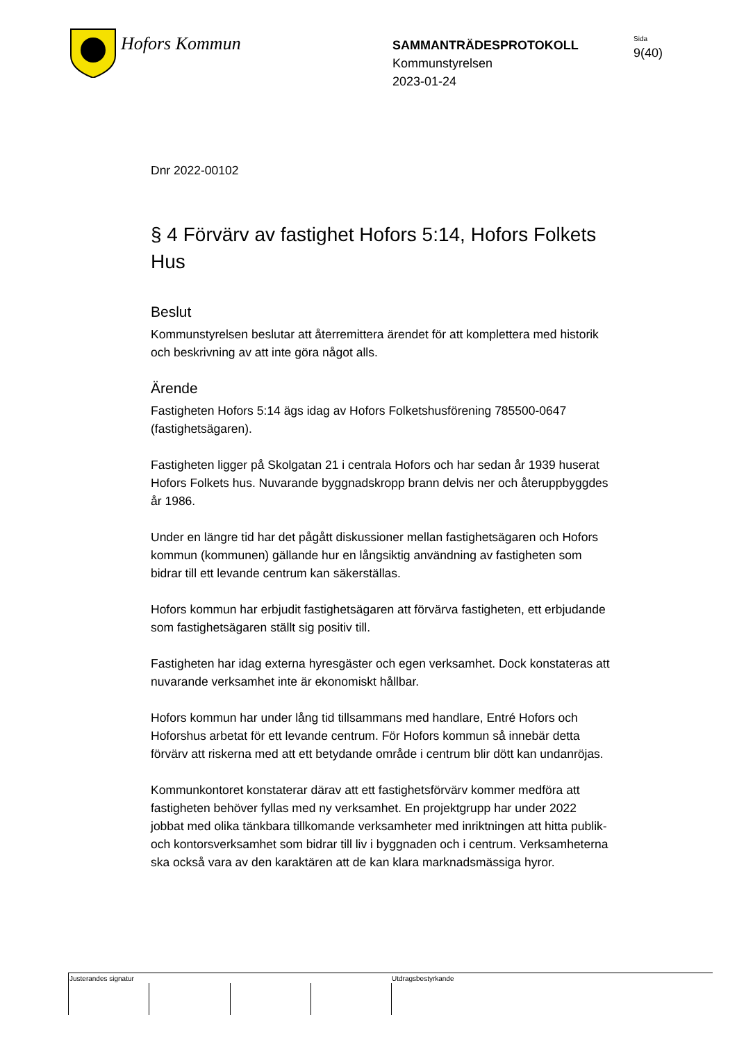Hofors Kommun
SAMMANTRÄDESPROTOKOLL
Kommunstyrelsen
2023-01-24
Sida
9(40)
Dnr 2022-00102
§ 4 Förvärv av fastighet Hofors 5:14, Hofors Folkets Hus
Beslut
Kommunstyrelsen beslutar att återremittera ärendet för att komplettera med historik och beskrivning av att inte göra något alls.
Ärende
Fastigheten Hofors 5:14 ägs idag av Hofors Folketshusförening 785500-0647 (fastighetsägaren).
Fastigheten ligger på Skolgatan 21 i centrala Hofors och har sedan år 1939 huserat Hofors Folkets hus. Nuvarande byggnadskropp brann delvis ner och återuppbyggdes år 1986.
Under en längre tid har det pågått diskussioner mellan fastighetsägaren och Hofors kommun (kommunen) gällande hur en långsiktig användning av fastigheten som bidrar till ett levande centrum kan säkerställas.
Hofors kommun har erbjudit fastighetsägaren att förvärva fastigheten, ett erbjudande som fastighetsägaren ställt sig positiv till.
Fastigheten har idag externa hyresgäster och egen verksamhet. Dock konstateras att nuvarande verksamhet inte är ekonomiskt hållbar.
Hofors kommun har under lång tid tillsammans med handlare, Entré Hofors och Hoforshus arbetat för ett levande centrum. För Hofors kommun så innebär detta förvärv att riskerna med att ett betydande område i centrum blir dött kan undanröjas.
Kommunkontoret konstaterar därav att ett fastighetsförvärv kommer medföra att fastigheten behöver fyllas med ny verksamhet. En projektgrupp har under 2022 jobbat med olika tänkbara tillkomande verksamheter med inriktningen att hitta publik- och kontorsverksamhet som bidrar till liv i byggnaden och i centrum. Verksamheterna ska också vara av den karaktären att de kan klara marknadsmässiga hyror.
Justerandes signatur Utdragsbestyrkande